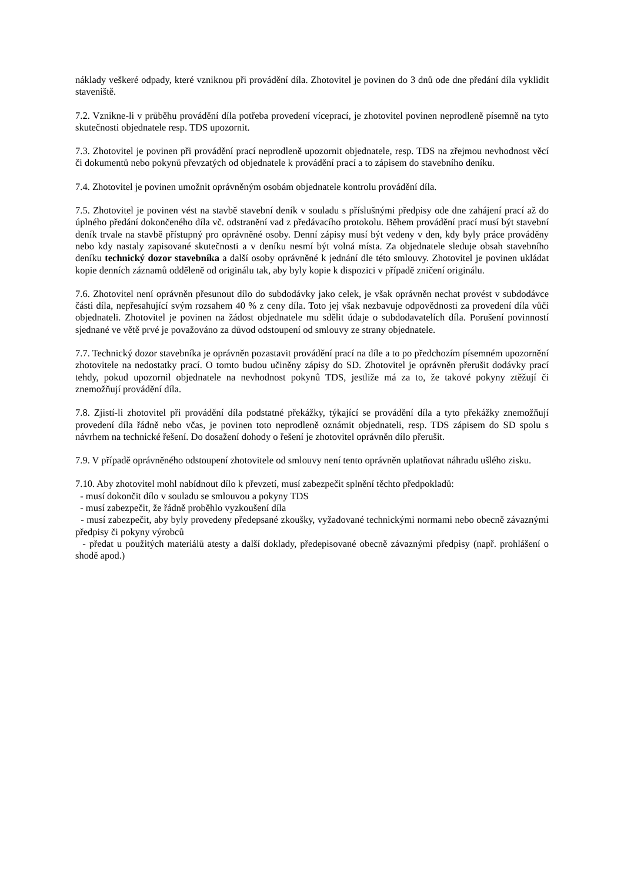náklady veškeré odpady, které vzniknou při provádění díla. Zhotovitel je povinen do 3 dnů ode dne předání díla vyklidit staveniště.
7.2. Vznikne-li v průběhu provádění díla potřeba provedení víceprací, je zhotovitel povinen neprodleně písemně na tyto skutečnosti objednatele resp. TDS upozornit.
7.3. Zhotovitel je povinen při provádění prací neprodleně upozornit objednatele, resp. TDS na zřejmou nevhodnost věcí či dokumentů nebo pokynů převzatých od objednatele k provádění prací a to zápisem do stavebního deníku.
7.4. Zhotovitel je povinen umožnit oprávněným osobám objednatele kontrolu provádění díla.
7.5. Zhotovitel je povinen vést na stavbě stavební deník v souladu s příslušnými předpisy ode dne zahájení prací až do úplného předání dokončeného díla vč. odstranění vad z předávacího protokolu. Během provádění prací musí být stavební deník trvale na stavbě přístupný pro oprávněné osoby. Denní zápisy musí být vedeny v den, kdy byly práce prováděny nebo kdy nastaly zapisované skutečnosti a v deníku nesmí být volná místa. Za objednatele sleduje obsah stavebního deníku technický dozor stavebníka a další osoby oprávněné k jednání dle této smlouvy. Zhotovitel je povinen ukládat kopie denních záznamů odděleně od originálu tak, aby byly kopie k dispozici v případě zničení originálu.
7.6. Zhotovitel není oprávněn přesunout dílo do subdodávky jako celek, je však oprávněn nechat provést v subdodávce části díla, nepřesahující svým rozsahem 40 % z ceny díla. Toto jej však nezbavuje odpovědnosti za provedení díla vůči objednateli. Zhotovitel je povinen na žádost objednatele mu sdělit údaje o subdodavatelích díla. Porušení povinností sjednané ve větě prvé je považováno za důvod odstoupení od smlouvy ze strany objednatele.
7.7. Technický dozor stavebníka je oprávněn pozastavit provádění prací na díle a to po předchozím písemném upozornění zhotovitele na nedostatky prací. O tomto budou učiněny zápisy do SD. Zhotovitel je oprávněn přerušit dodávky prací tehdy, pokud upozornil objednatele na nevhodnost pokynů TDS, jestliže má za to, že takové pokyny ztěžují či znemožňují provádění díla.
7.8. Zjistí-li zhotovitel při provádění díla podstatné překážky, týkající se provádění díla a tyto překážky znemožňují provedení díla řádně nebo včas, je povinen toto neprodleně oznámit objednateli, resp. TDS zápisem do SD spolu s návrhem na technické řešení. Do dosažení dohody o řešení je zhotovitel oprávněn dílo přerušit.
7.9. V případě oprávněného odstoupení zhotovitele od smlouvy není tento oprávněn uplatňovat náhradu ušlého zisku.
7.10. Aby zhotovitel mohl nabídnout dílo k převzetí, musí zabezpečit splnění těchto předpokladů:
- musí dokončit dílo v souladu se smlouvou a pokyny TDS
- musí zabezpečit, že řádně proběhlo vyzkoušení díla
- musí zabezpečit, aby byly provedeny předepsané zkoušky, vyžadované technickými normami nebo obecně závaznými předpisy či pokyny výrobců
- předat u použitých materiálů atesty a další doklady, předepisované obecně závaznými předpisy (např. prohlášení o shodě apod.)